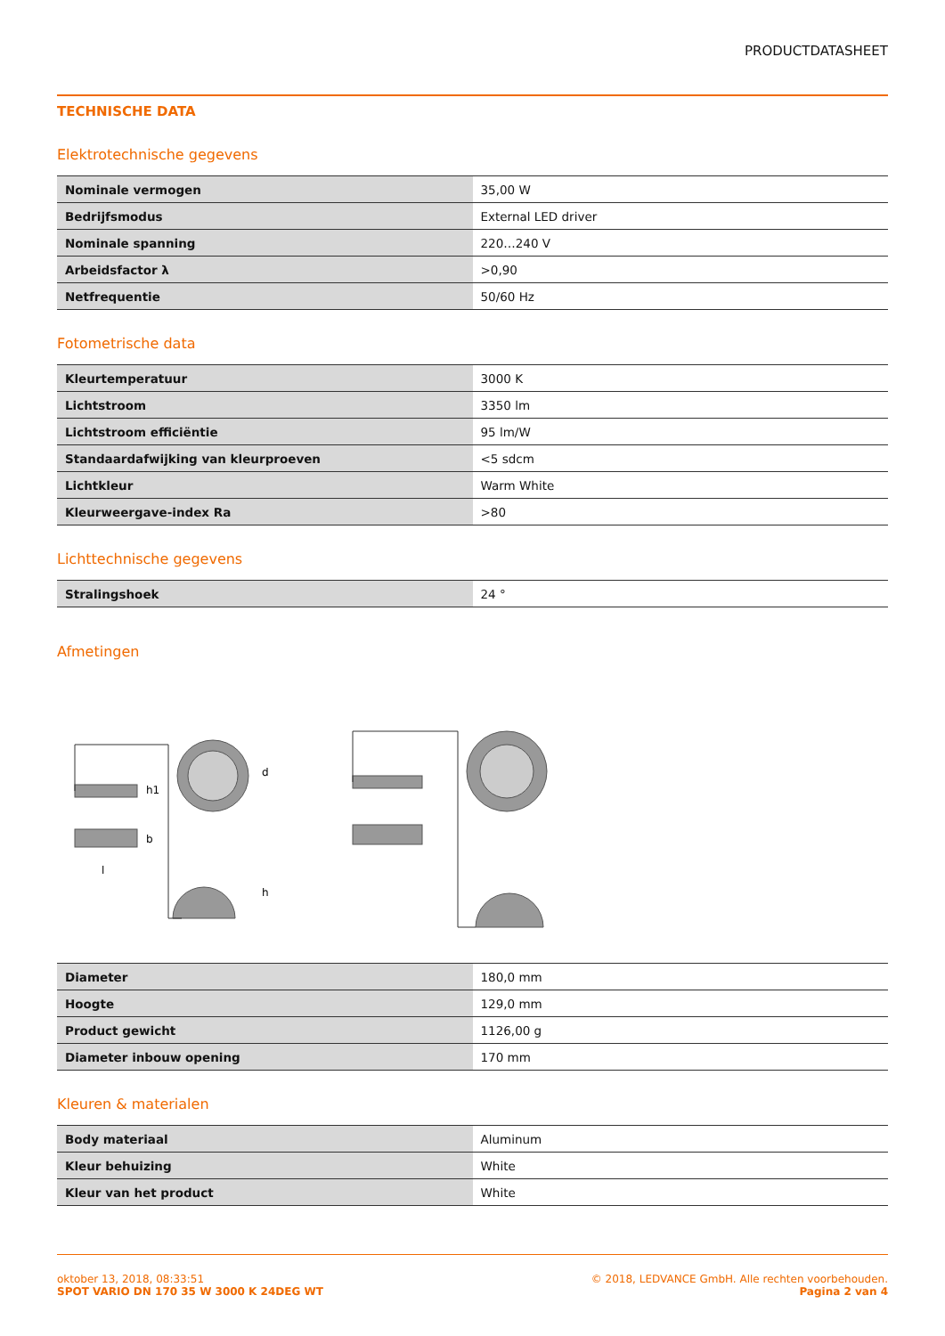PRODUCTDATASHEET
TECHNISCHE DATA
Elektrotechnische gegevens
| Nominale vermogen | 35,00 W |
| Bedrijfsmodus | External LED driver |
| Nominale spanning | 220…240 V |
| Arbeidsfactor λ | >0,90 |
| Netfrequentie | 50/60 Hz |
Fotometrische data
| Kleurtemperatuur | 3000 K |
| Lichtstroom | 3350 lm |
| Lichtstroom efficiëntie | 95 lm/W |
| Standaardafwijking van kleurproeven | <5 sdcm |
| Lichtkleur | Warm White |
| Kleurweergave-index Ra | >80 |
Lichttechnische gegevens
| Stralingshoek | 24 ° |
Afmetingen
d
h
h1
b
l
| Diameter | 180,0 mm |
| Hoogte | 129,0 mm |
| Product gewicht | 1126,00 g |
| Diameter inbouw opening | 170 mm |
Kleuren & materialen
| Body materiaal | Aluminum |
| Kleur behuizing | White |
| Kleur van het product | White |
oktober 13, 2018, 08:33:51
SPOT VARIO DN 170 35 W 3000 K 24DEG WT
© 2018, LEDVANCE GmbH. Alle rechten voorbehouden.
Pagina 2 van 4